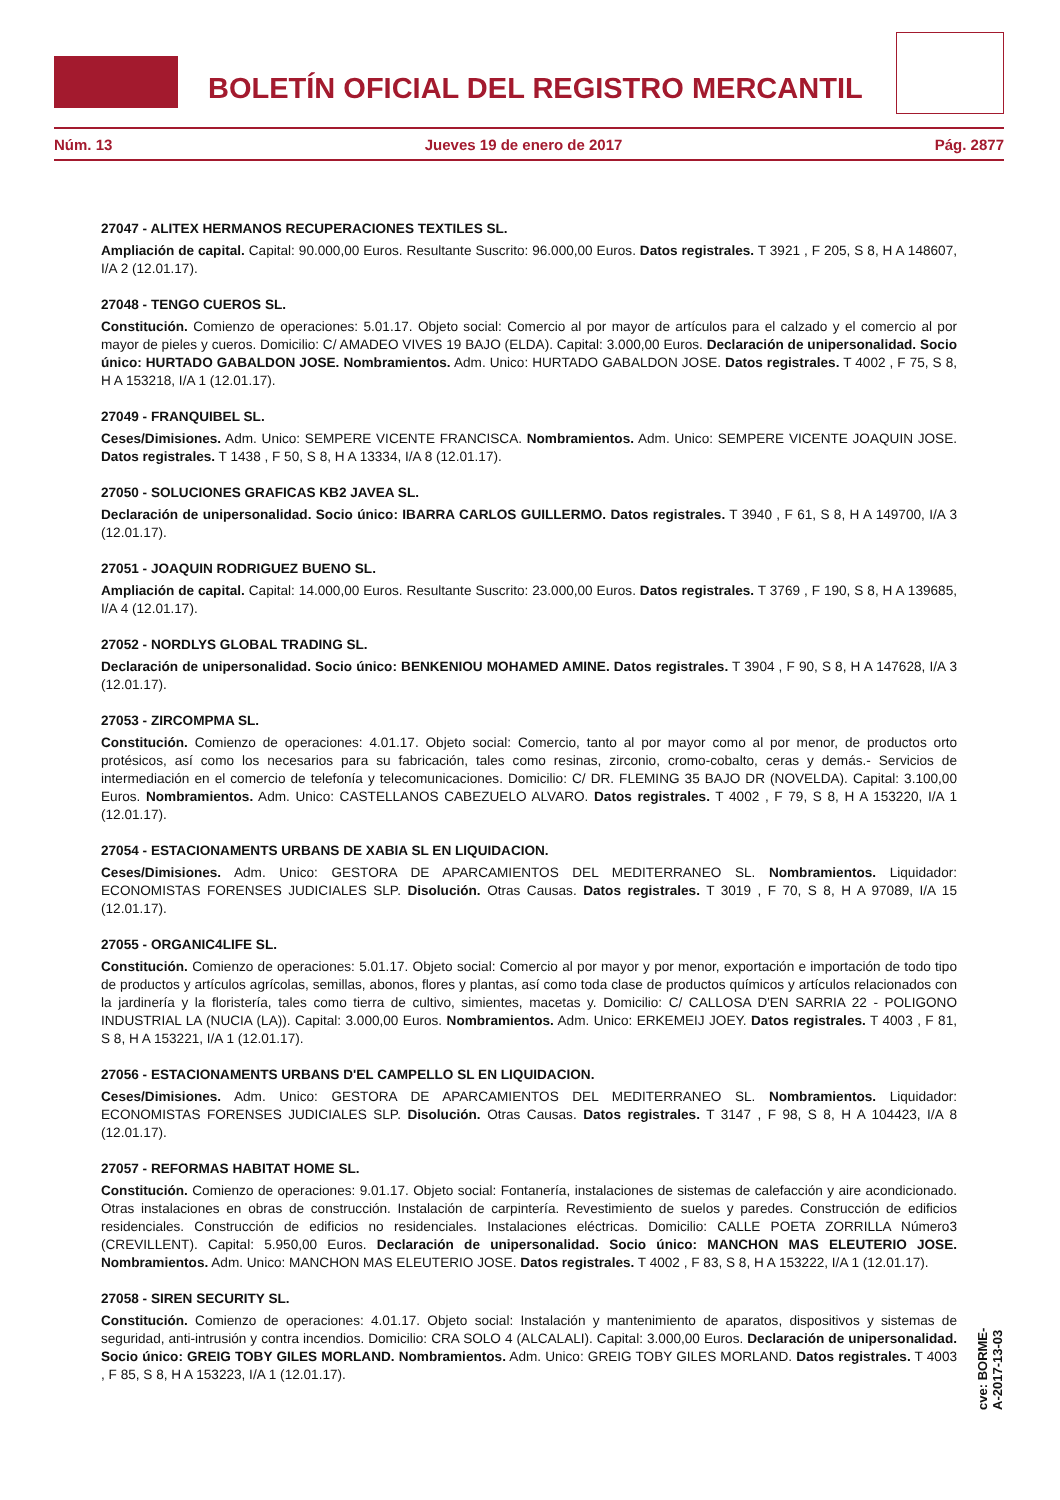BOLETÍN OFICIAL DEL REGISTRO MERCANTIL
Núm. 13 Jueves 19 de enero de 2017 Pág. 2877
27047 - ALITEX HERMANOS RECUPERACIONES TEXTILES SL.
Ampliación de capital. Capital: 90.000,00 Euros. Resultante Suscrito: 96.000,00 Euros. Datos registrales. T 3921 , F 205, S 8, H A 148607, I/A 2 (12.01.17).
27048 - TENGO CUEROS SL.
Constitución. Comienzo de operaciones: 5.01.17. Objeto social: Comercio al por mayor de artículos para el calzado y el comercio al por mayor de pieles y cueros. Domicilio: C/ AMADEO VIVES 19 BAJO (ELDA). Capital: 3.000,00 Euros. Declaración de unipersonalidad. Socio único: HURTADO GABALDON JOSE. Nombramientos. Adm. Unico: HURTADO GABALDON JOSE. Datos registrales. T 4002 , F 75, S 8, H A 153218, I/A 1 (12.01.17).
27049 - FRANQUIBEL SL.
Ceses/Dimisiones. Adm. Unico: SEMPERE VICENTE FRANCISCA. Nombramientos. Adm. Unico: SEMPERE VICENTE JOAQUIN JOSE. Datos registrales. T 1438 , F 50, S 8, H A 13334, I/A 8 (12.01.17).
27050 - SOLUCIONES GRAFICAS KB2 JAVEA SL.
Declaración de unipersonalidad. Socio único: IBARRA CARLOS GUILLERMO. Datos registrales. T 3940 , F 61, S 8, H A 149700, I/A 3 (12.01.17).
27051 - JOAQUIN RODRIGUEZ BUENO SL.
Ampliación de capital. Capital: 14.000,00 Euros. Resultante Suscrito: 23.000,00 Euros. Datos registrales. T 3769 , F 190, S 8, H A 139685, I/A 4 (12.01.17).
27052 - NORDLYS GLOBAL TRADING SL.
Declaración de unipersonalidad. Socio único: BENKENIOU MOHAMED AMINE. Datos registrales. T 3904 , F 90, S 8, H A 147628, I/A 3 (12.01.17).
27053 - ZIRCOMPMA SL.
Constitución. Comienzo de operaciones: 4.01.17. Objeto social: Comercio, tanto al por mayor como al por menor, de productos orto protésicos, así como los necesarios para su fabricación, tales como resinas, zirconio, cromo-cobalto, ceras y demás.- Servicios de intermediación en el comercio de telefonía y telecomunicaciones. Domicilio: C/ DR. FLEMING 35 BAJO DR (NOVELDA). Capital: 3.100,00 Euros. Nombramientos. Adm. Unico: CASTELLANOS CABEZUELO ALVARO. Datos registrales. T 4002 , F 79, S 8, H A 153220, I/A 1 (12.01.17).
27054 - ESTACIONAMENTS URBANS DE XABIA SL EN LIQUIDACION.
Ceses/Dimisiones. Adm. Unico: GESTORA DE APARCAMIENTOS DEL MEDITERRANEO SL. Nombramientos. Liquidador: ECONOMISTAS FORENSES JUDICIALES SLP. Disolución. Otras Causas. Datos registrales. T 3019 , F 70, S 8, H A 97089, I/A 15 (12.01.17).
27055 - ORGANIC4LIFE SL.
Constitución. Comienzo de operaciones: 5.01.17. Objeto social: Comercio al por mayor y por menor, exportación e importación de todo tipo de productos y artículos agrícolas, semillas, abonos, flores y plantas, así como toda clase de productos químicos y artículos relacionados con la jardinería y la floristería, tales como tierra de cultivo, simientes, macetas y. Domicilio: C/ CALLOSA D'EN SARRIA 22 - POLIGONO INDUSTRIAL LA (NUCIA (LA)). Capital: 3.000,00 Euros. Nombramientos. Adm. Unico: ERKEMEIJ JOEY. Datos registrales. T 4003 , F 81, S 8, H A 153221, I/A 1 (12.01.17).
27056 - ESTACIONAMENTS URBANS D'EL CAMPELLO SL EN LIQUIDACION.
Ceses/Dimisiones. Adm. Unico: GESTORA DE APARCAMIENTOS DEL MEDITERRANEO SL. Nombramientos. Liquidador: ECONOMISTAS FORENSES JUDICIALES SLP. Disolución. Otras Causas. Datos registrales. T 3147 , F 98, S 8, H A 104423, I/A 8 (12.01.17).
27057 - REFORMAS HABITAT HOME SL.
Constitución. Comienzo de operaciones: 9.01.17. Objeto social: Fontanería, instalaciones de sistemas de calefacción y aire acondicionado. Otras instalaciones en obras de construcción. Instalación de carpintería. Revestimiento de suelos y paredes. Construcción de edificios residenciales. Construcción de edificios no residenciales. Instalaciones eléctricas. Domicilio: CALLE POETA ZORRILLA Número3 (CREVILLENT). Capital: 5.950,00 Euros. Declaración de unipersonalidad. Socio único: MANCHON MAS ELEUTERIO JOSE. Nombramientos. Adm. Unico: MANCHON MAS ELEUTERIO JOSE. Datos registrales. T 4002 , F 83, S 8, H A 153222, I/A 1 (12.01.17).
27058 - SIREN SECURITY SL.
Constitución. Comienzo de operaciones: 4.01.17. Objeto social: Instalación y mantenimiento de aparatos, dispositivos y sistemas de seguridad, anti-intrusión y contra incendios. Domicilio: CRA SOLO 4 (ALCALALI). Capital: 3.000,00 Euros. Declaración de unipersonalidad. Socio único: GREIG TOBY GILES MORLAND. Nombramientos. Adm. Unico: GREIG TOBY GILES MORLAND. Datos registrales. T 4003 , F 85, S 8, H A 153223, I/A 1 (12.01.17).
cve: BORME-A-2017-13-03